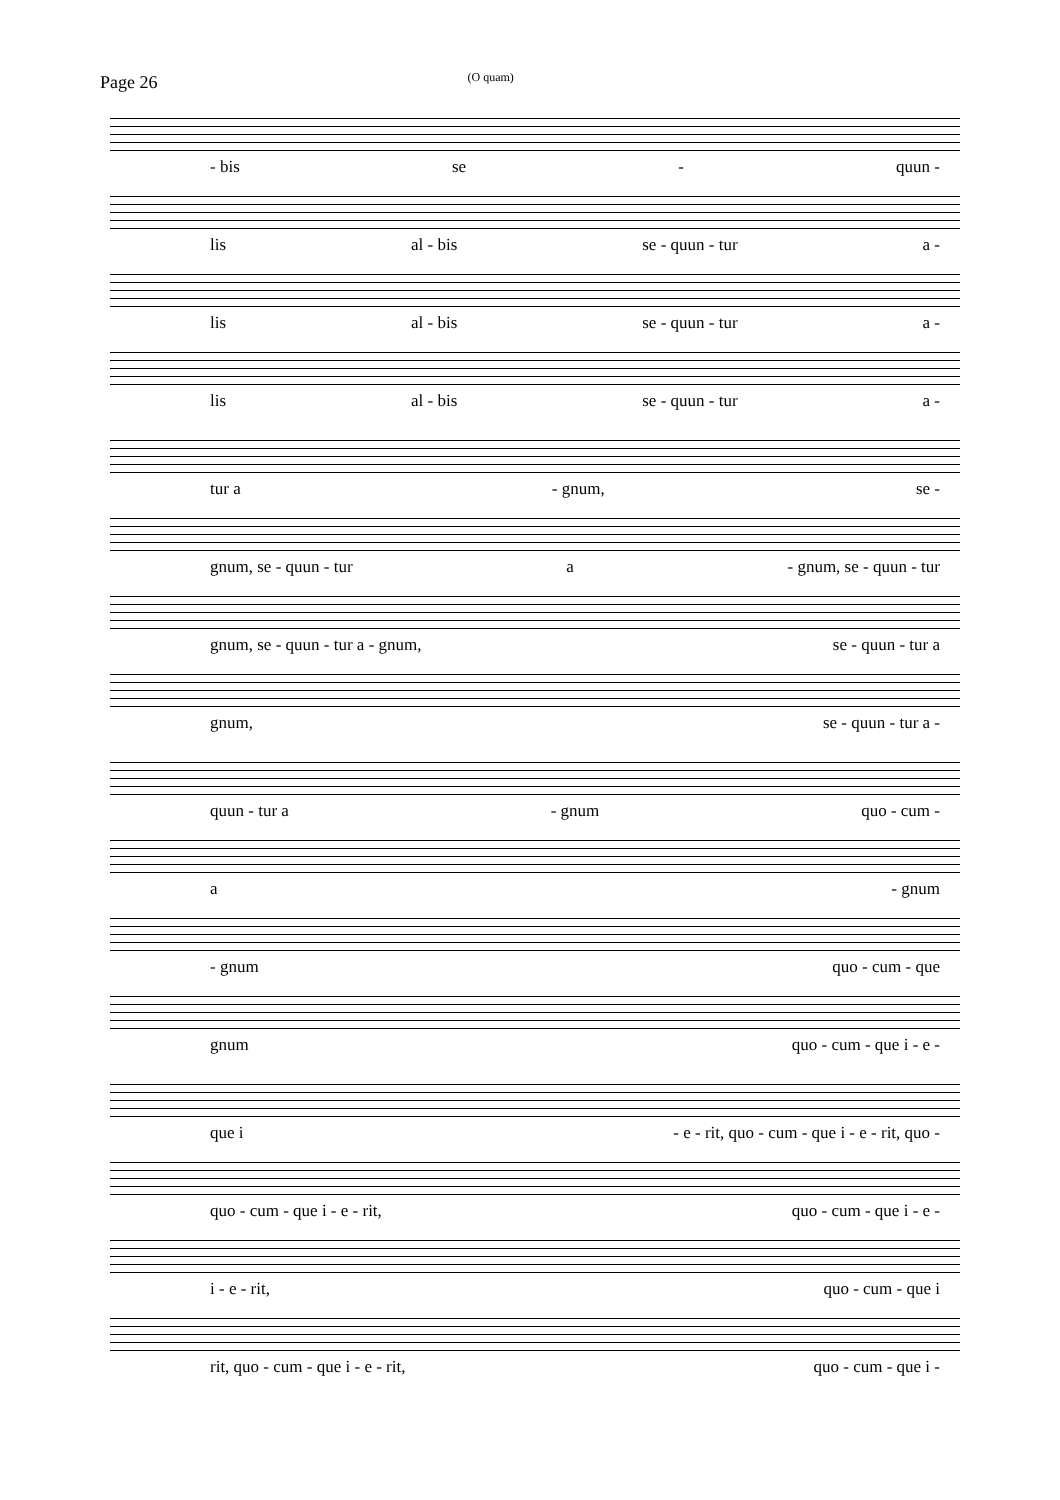Page 26 (O quam)
- bis se - quun -
lis al - bis se - quun - tur a -
lis al - bis se - quun - tur a -
lis al - bis se - quun - tur a -
tur a - gnum, se -
gnum, se - quun - tur a - gnum, se - quun - tur
gnum, se - quun - tur a - gnum, se - quun - tur a
gnum, se - quun - tur a -
quun - tur a - gnum quo - cum -
a - gnum
- gnum quo - cum - que
gnum quo - cum - que i - e -
que i - e - rit, quo - cum - que i - e - rit, quo -
quo - cum - que i - e - rit, quo - cum - que i - e -
i - e - rit, quo - cum - que i
rit, quo - cum - que i - e - rit, quo - cum - que i -